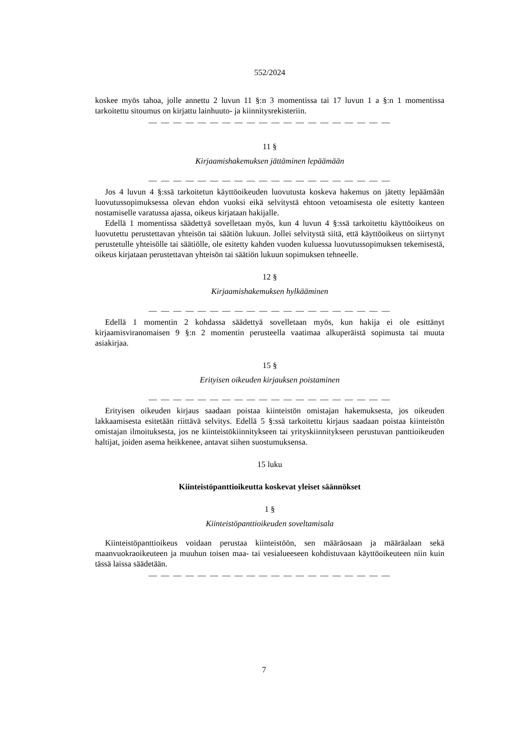552/2024
koskee myös tahoa, jolle annettu 2 luvun 11 §:n 3 momentissa tai 17 luvun 1 a §:n 1 momentissa tarkoitettu sitoumus on kirjattu lainhuuto- ja kiinnitysrekisteriin.
— — — — — — — — — — — — — — — — — — — —
11 §
Kirjaamishakemuksen jättäminen lepäämään
— — — — — — — — — — — — — — — — — — — —
Jos 4 luvun 4 §:ssä tarkoitetun käyttöoikeuden luovutusta koskeva hakemus on jätetty lepäämään luovutussopimuksessa olevan ehdon vuoksi eikä selvitystä ehtoon vetoamisesta ole esitetty kanteen nostamiselle varatussa ajassa, oikeus kirjataan hakijalle.
Edellä 1 momentissa säädettyä sovelletaan myös, kun 4 luvun 4 §:ssä tarkoitettu käyttöoikeus on luovutettu perustettavan yhteisön tai säätiön lukuun. Jollei selvitystä siitä, että käyttöoikeus on siirtynyt perustetulle yhteisölle tai säätiölle, ole esitetty kahden vuoden kuluessa luovutussopimuksen tekemisestä, oikeus kirjataan perustettavan yhteisön tai säätiön lukuun sopimuksen tehneelle.
12 §
Kirjaamishakemuksen hylkääminen
— — — — — — — — — — — — — — — — — — — —
Edellä 1 momentin 2 kohdassa säädettyä sovelletaan myös, kun hakija ei ole esittänyt kirjaamisviranomaisen 9 §:n 2 momentin perusteella vaatimaa alkuperäistä sopimusta tai muuta asiakirjaa.
15 §
Erityisen oikeuden kirjauksen poistaminen
— — — — — — — — — — — — — — — — — — — —
Erityisen oikeuden kirjaus saadaan poistaa kiinteistön omistajan hakemuksesta, jos oikeuden lakkaamisesta esitetään riittävä selvitys. Edellä 5 §:ssä tarkoitettu kirjaus saadaan poistaa kiinteistön omistajan ilmoituksesta, jos ne kiinteistökiinnitykseen tai yrityskiinnitykseen perustuvan panttioikeuden haltijat, joiden asema heikkenee, antavat siihen suostumuksensa.
15 luku
Kiinteistöpanttioikeutta koskevat yleiset säännökset
1 §
Kiinteistöpanttioikeuden soveltamisala
Kiinteistöpanttioikeus voidaan perustaa kiinteistöön, sen määräosaan ja määräalaan sekä maanvuokraoikeuteen ja muuhun toisen maa- tai vesialueeseen kohdistuvaan käyttöoikeuteen niin kuin tässä laissa säädetään.
— — — — — — — — — — — — — — — — — — — —
7